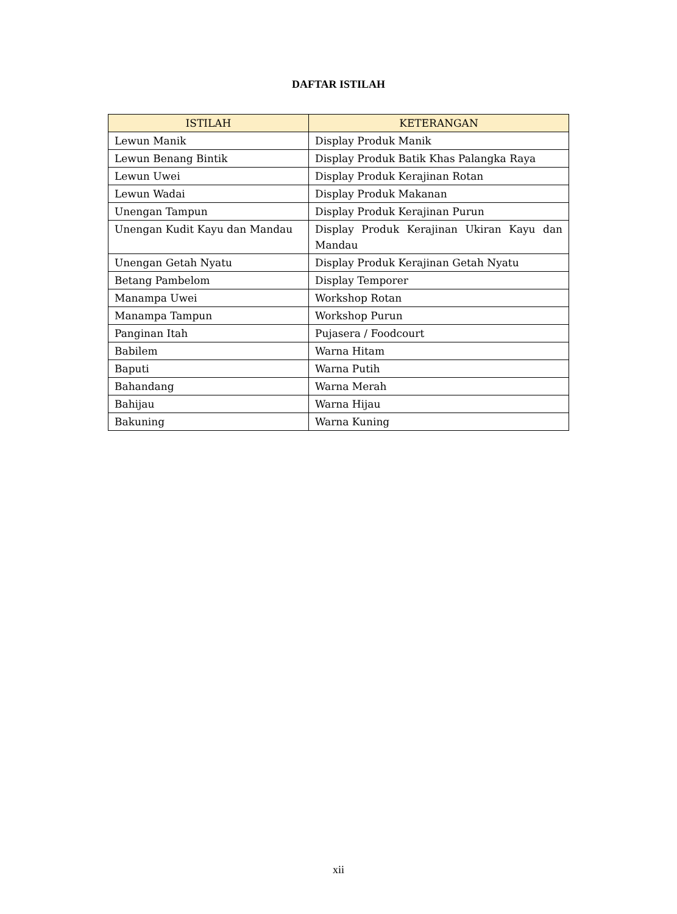DAFTAR ISTILAH
| ISTILAH | KETERANGAN |
| --- | --- |
| Lewun Manik | Display Produk Manik |
| Lewun Benang Bintik | Display Produk Batik Khas Palangka Raya |
| Lewun Uwei | Display Produk Kerajinan Rotan |
| Lewun Wadai | Display Produk Makanan |
| Unengan Tampun | Display Produk Kerajinan Purun |
| Unengan Kudit Kayu dan Mandau | Display Produk Kerajinan Ukiran Kayu dan Mandau |
| Unengan Getah Nyatu | Display Produk Kerajinan Getah Nyatu |
| Betang Pambelom | Display Temporer |
| Manampa Uwei | Workshop Rotan |
| Manampa Tampun | Workshop Purun |
| Panginan Itah | Pujasera / Foodcourt |
| Babilem | Warna Hitam |
| Baputi | Warna Putih |
| Bahandang | Warna Merah |
| Bahijau | Warna Hijau |
| Bakuning | Warna Kuning |
xii